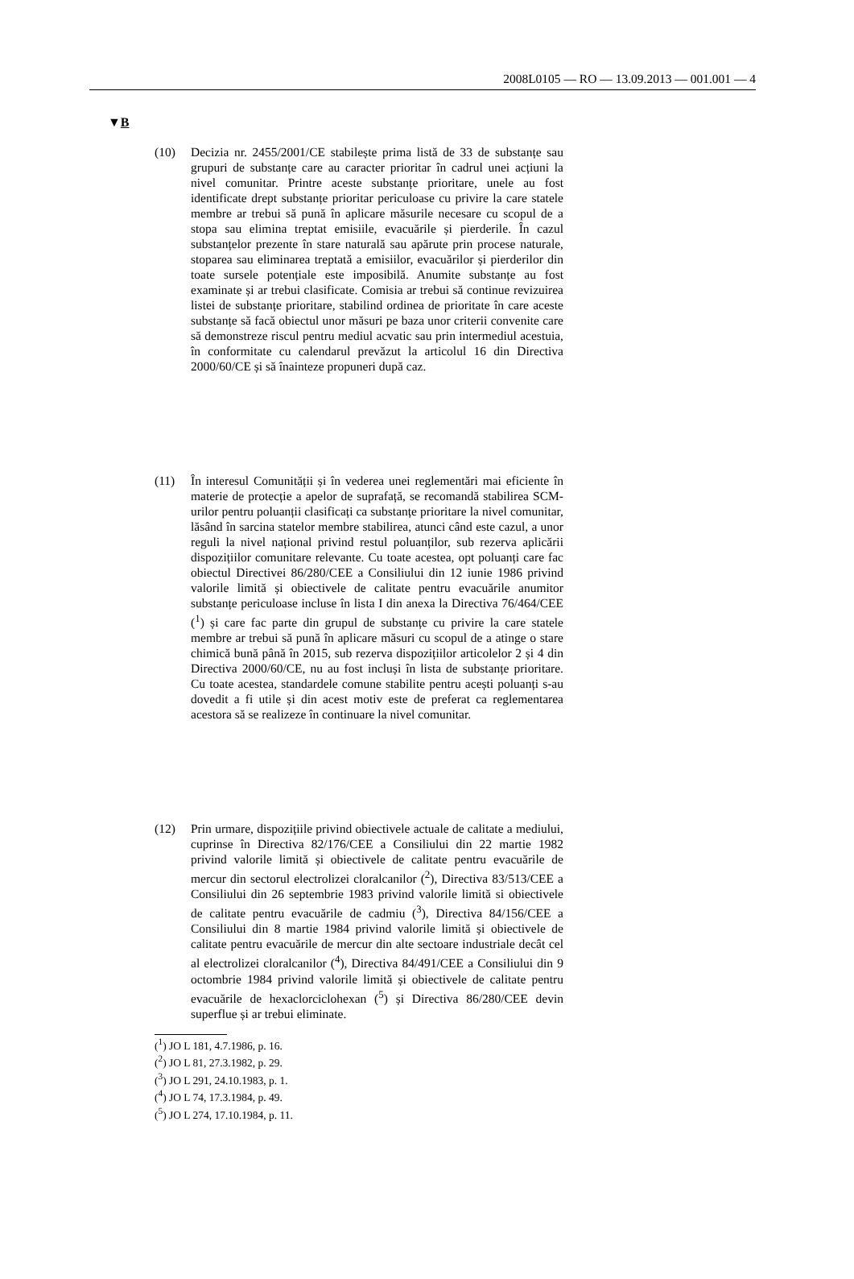2008L0105 — RO — 13.09.2013 — 001.001 — 4
▼B
(10) Decizia nr. 2455/2001/CE stabilește prima listă de 33 de substanțe sau grupuri de substanțe care au caracter prioritar în cadrul unei acțiuni la nivel comunitar. Printre aceste substanțe prioritare, unele au fost identificate drept substanțe prioritar periculoase cu privire la care statele membre ar trebui să pună în aplicare măsurile necesare cu scopul de a stopa sau elimina treptat emisiile, evacuările și pierderile. În cazul substanțelor prezente în stare naturală sau apărute prin procese naturale, stoparea sau eliminarea treptată a emisiilor, evacuărilor și pierderilor din toate sursele potențiale este imposibilă. Anumite substanțe au fost examinate și ar trebui clasificate. Comisia ar trebui să continue revizuirea listei de substanțe prioritare, stabilind ordinea de prioritate în care aceste substanțe să facă obiectul unor măsuri pe baza unor criterii convenite care să demonstreze riscul pentru mediul acvatic sau prin intermediul acestuia, în conformitate cu calendarul prevăzut la articolul 16 din Directiva 2000/60/CE și să înainteze propuneri după caz.
(11) În interesul Comunității și în vederea unei reglementări mai eficiente în materie de protecție a apelor de suprafață, se recomandă stabilirea SCM-urilor pentru poluanții clasificați ca substanțe prioritare la nivel comunitar, lăsând în sarcina statelor membre stabilirea, atunci când este cazul, a unor reguli la nivel național privind restul poluanților, sub rezerva aplicării dispozițiilor comunitare relevante. Cu toate acestea, opt poluanți care fac obiectul Directivei 86/280/CEE a Consiliului din 12 iunie 1986 privind valorile limită și obiectivele de calitate pentru evacuările anumitor substanțe periculoase incluse în lista I din anexa la Directiva 76/464/CEE (<sup>1</sup>) și care fac parte din grupul de substanțe cu privire la care statele membre ar trebui să pună în aplicare măsuri cu scopul de a atinge o stare chimică bună până în 2015, sub rezerva dispozițiilor articolelor 2 și 4 din Directiva 2000/60/CE, nu au fost incluși în lista de substanțe prioritare. Cu toate acestea, standardele comune stabilite pentru acești poluanți s-au dovedit a fi utile și din acest motiv este de preferat ca reglementarea acestora să se realizeze în continuare la nivel comunitar.
(12) Prin urmare, dispozițiile privind obiectivele actuale de calitate a mediului, cuprinse în Directiva 82/176/CEE a Consiliului din 22 martie 1982 privind valorile limită și obiectivele de calitate pentru evacuările de mercur din sectorul electrolizei cloralcanilor (<sup>2</sup>), Directiva 83/513/CEE a Consiliului din 26 septembrie 1983 privind valorile limită si obiectivele de calitate pentru evacuările de cadmiu (<sup>3</sup>), Directiva 84/156/CEE a Consiliului din 8 martie 1984 privind valorile limită și obiectivele de calitate pentru evacuările de mercur din alte sectoare industriale decât cel al electrolizei cloralcanilor (<sup>4</sup>), Directiva 84/491/CEE a Consiliului din 9 octombrie 1984 privind valorile limită și obiectivele de calitate pentru evacuările de hexaclorciclohexan (<sup>5</sup>) și Directiva 86/280/CEE devin superflue și ar trebui eliminate.
(<sup>1</sup>) JO L 181, 4.7.1986, p. 16.
(<sup>2</sup>) JO L 81, 27.3.1982, p. 29.
(<sup>3</sup>) JO L 291, 24.10.1983, p. 1.
(<sup>4</sup>) JO L 74, 17.3.1984, p. 49.
(<sup>5</sup>) JO L 274, 17.10.1984, p. 11.